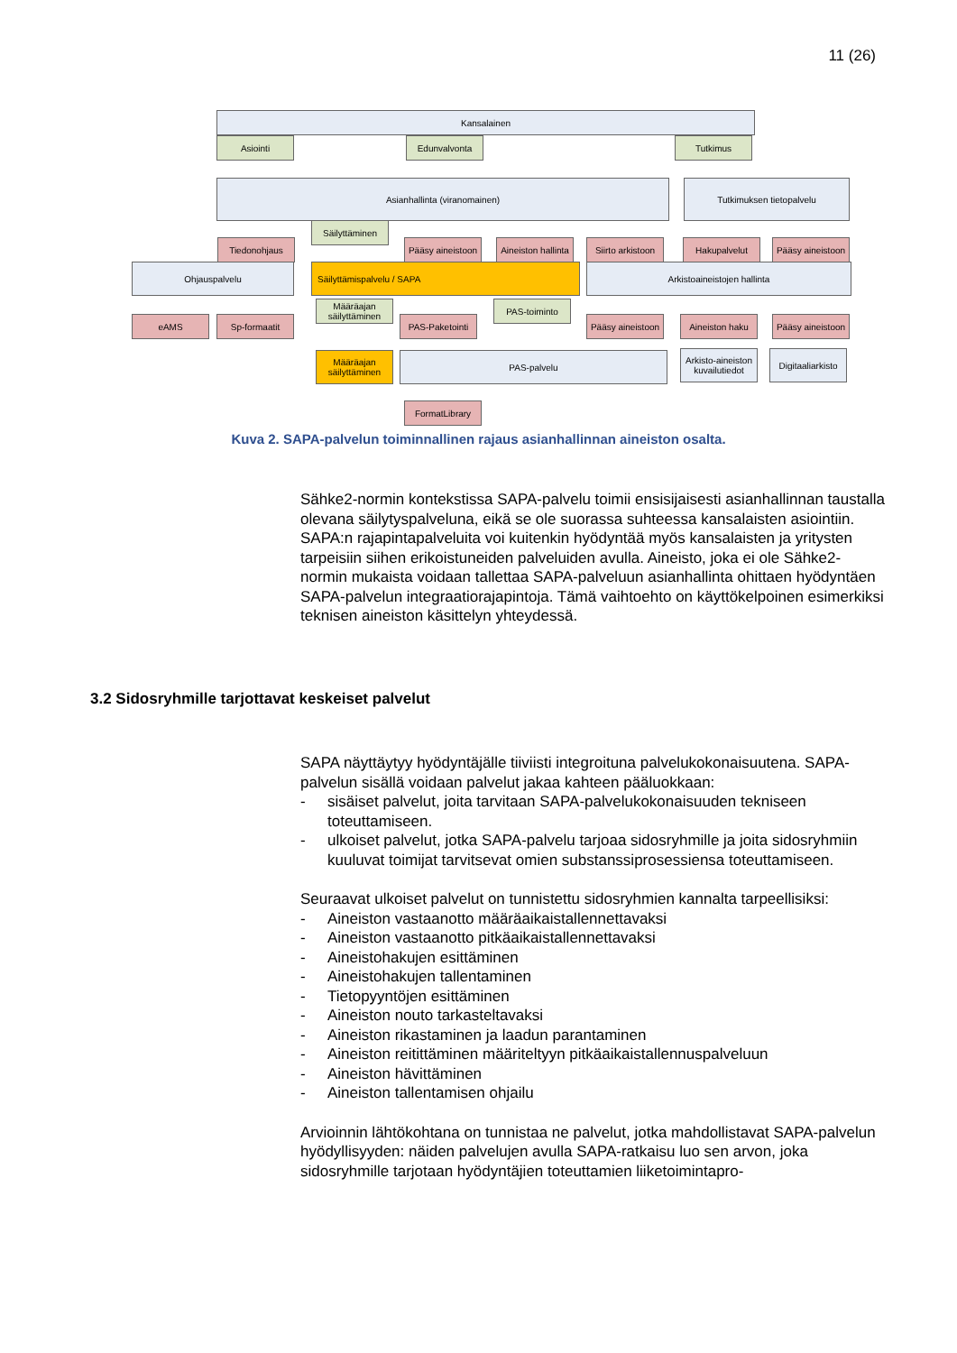11 (26)
Kansalainen
Asiointi Edunvalvonta Tutkimus
Asianhallinta (viranomainen) Tutkimuksen tietopalvelu
Säilyttäminen
Tiedonohjaus
Pääsy aineistoon
Aineiston hallinta
Siirto arkistoon
Hakupalvelut
Pääsy aineistoon
Ohjauspalvelu Säilyttämispalvelu / SAPA Arkistoaineistojen hallinta
eAMS Sp-formaatit
Määräajan säilyttäminen
PAS-Paketointi
PAS-toiminto
Pääsy aineistoon
Aineiston haku
Pääsy aineistoon
Määräajan säilyttäminen
PAS-palvelu
Arkisto-aineiston kuvailutiedot
Digitaaliarkisto
FormatLibrary
Kuva 2. SAPA-palvelun toiminnallinen rajaus asianhallinnan aineiston osalta.
Sähke2-normin kontekstissa SAPA-palvelu toimii ensisijaisesti asianhallinnan taustalla olevana säilytyspalveluna, eikä se ole suorassa suhteessa kansalaisten asiointiin. SAPA:n rajapintapalveluita voi kuitenkin hyödyntää myös kansalaisten ja yritysten tarpeisiin siihen erikoistuneiden palveluiden avulla. Aineisto, joka ei ole Sähke2-normin mukaista voidaan tallettaa SAPA-palveluun asianhallinta ohittaen hyödyntäen SAPA-palvelun integraatiorajapintoja. Tämä vaihtoehto on käyttökelpoinen esimerkiksi teknisen aineiston käsittelyn yhteydessä.
3.2 Sidosryhmille tarjottavat keskeiset palvelut
SAPA näyttäytyy hyödyntäjälle tiiviisti integroituna palvelukokonaisuutena. SAPA-palvelun sisällä voidaan palvelut jakaa kahteen pääluokkaan:
- sisäiset palvelut, joita tarvitaan SAPA-palvelukokonaisuuden tekniseen toteuttamiseen.
- ulkoiset palvelut, jotka SAPA-palvelu tarjoaa sidosryhmille ja joita sidosryhmiin kuuluvat toimijat tarvitsevat omien substanssiprosessiensa toteuttamiseen.
Seuraavat ulkoiset palvelut on tunnistettu sidosryhmien kannalta tarpeellisiksi:
- Aineiston vastaanotto määräaikaistallennettavaksi
- Aineiston vastaanotto pitkäaikaistallennettavaksi
- Aineistohakujen esittäminen
- Aineistohakujen tallentaminen
- Tietopyyntöjen esittäminen
- Aineiston nouto tarkasteltavaksi
- Aineiston rikastaminen ja laadun parantaminen
- Aineiston reitittäminen määriteltyyn pitkäaikaistallennuspalveluun
- Aineiston hävittäminen
- Aineiston tallentamisen ohjailu
Arvioinnin lähtökohtana on tunnistaa ne palvelut, jotka mahdollistavat SAPA-palvelun hyödyllisyyden: näiden palvelujen avulla SAPA-ratkaisu luo sen arvon, joka sidosryhmille tarjotaan hyödyntäjien toteuttamien liiketoimintapro-